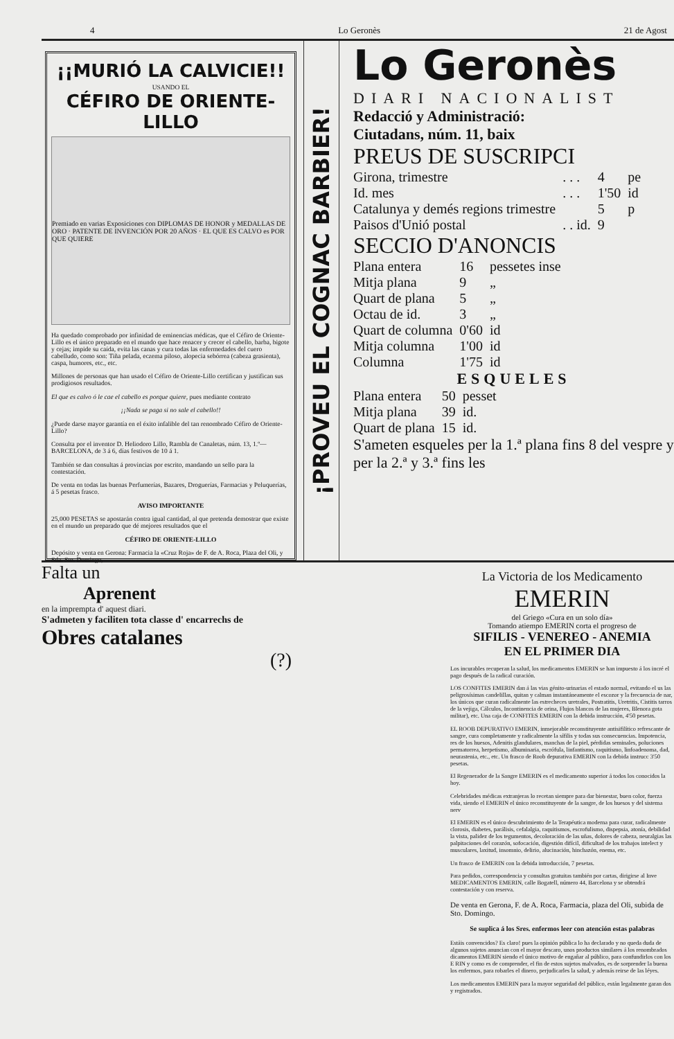4 Lo Geronès 21 de Agost
¡¡MURIÓ LA CALVICIE!!
USANDO EL
CÉFIRO DE ORIENTE-LILLO
Premiado en varias Exposiciones con DIPLOMAS DE HONOR y MEDALLAS DE ORO · PATENTE DE INVENCIÓN POR 20 AÑOS · EL QUE ES CALVO es POR QUE QUIERE
Ha quedado comprobado por infinidad de eminencias médicas, que el Céfiro de Oriente-Lillo es el único preparado en el mundo que hace renacer y crecer el cabello, barba, bigote y cejas; impide su caída, evita las canas y cura todas las enfermedades del cuero cabelludo, como son: Tiña pelada, eczema piloso, alopecia sebórrea (cabeza grasienta), caspa, humores, etc., etc.
Millones de personas que han usado el Céfiro de Oriente-Lillo certifican y justifican sus prodigiosos resultados.
El que es calvo ó le cae el cabello es porque quiere, pues mediante contrato
¡¡Nada se paga si no sale el cabello!!
¿Puede darse mayor garantía en el éxito infalible del tan renombrado Céfiro de Oriente-Lillo?
Consulta por el inventor D. Heliodoro Lillo, Rambla de Canaletas, núm. 13, 1.º— BARCELONA, de 3 á 6, días festivos de 10 á 1.
También se dan consultas á provincias por escrito, mandando un sello para la contestación.
De venta en todas las buenas Perfumerías, Bazares, Droguerías, Farmacias y Peluquerías, á 5 pesetas frasco.
AVISO IMPORTANTE
25,000 PESETAS se apostarán contra igual cantidad, al que pretenda demostrar que existe en el mundo un preparado que dé mejores resultados que el
CÉFIRO DE ORIENTE-LILLO
Depósito y venta en Gerona: Farmacia la «Cruz Roja» de F. de A. Roca, Plaza del Oli, y Sda. Sto. Domingo,
¡PROVEU EL COGNAC BARBIER!
Lo Geronès
DIARI NACIONALIST
Redacció y Administració:
Ciutadans, núm. 11, baix
PREUS DE SUSCRIPCI
| Girona, trimestre | . . . | 4 | pe |
| Id. mes | . . . | 1'50 | id |
| Catalunya y demés regions trimestre | | 5 | p |
| Paisos d'Unió postal | . . id. | 9 | |
SECCIO D'ANONCIS
| Plana entera | 16 | pessetes inse |
| Mitja plana | 9 | „ |
| Quart de plana | 5 | „ |
| Octau de id. | 3 | „ |
| Quart de columna | 0'60 | id |
| Mitja columna | 1'00 | id |
| Columna | 1'75 | id |
ESQUELES
| Plana entera | 50 | pesset |
| Mitja plana | 39 | id. |
| Quart de plana | 15 | id. |
S'ameten esqueles per la 1.ª plana fins 8 del vespre y per la 2.ª y 3.ª fins les
Falta un
Aprenent
en la imprempta d' aquest diari.
S'admeten y faciliten tota classe d' encarrechs de
Obres catalanes
(?)
La Victoria de los Medicamento
EMERIN
del Griego «Cura en un solo día»
Tomando atiempo EMERIN corta el progreso de
SIFILIS - VENEREO - ANEMIA
EN EL PRIMER DIA
Los incurables recuperan la salud, los medicamentos EMERIN se han impuesto á los incré el pago después de la radical curación.
LOS CONFITES EMERIN dan á las vias génito-urinarias el estado normal, evitando el us las peligrosísimas candelillas, quitan y calman instantáneamente el escozor y la frecuencia de nar, los únicos que curan radicalmente las estrecheces uretrales, Postratitis, Uretritis, Cistitis tarros de la vejiga, Cálculos, Incontinencia de orina, Flujos blancos de las mujeres, Blenora gota militar), etc. Una caja de CONFITES EMERIN con la debida instrucción, 4'50 pesetas.
EL ROOB DEPURATIVO EMERIN, inmejorable reconstituyente antisifilítico refrescante de sangre, cura completamente y radicalmente la sífilis y todas sus consecuencias. Impotencia, res de los huesos, Adenitis glandulares, manchas de la piel, pérdidas seminales, poluciones permatorrea, herpetismo, albuminaria, escrófula, linfantismo, raquitismo, linfoadenoma, dad, neurastenia, etc., etc. Un frasco de Roob depurativa EMERIN con la debida instrucc 3'50 pesetas.
El Regenerador de la Sangre EMERIN es el medicamento superior á todos los conocidos la hoy.
Celebridades médicas extranjeras lo recetan siempre para dar bienestar, buen color, fuerza vida, siendo el EMERIN el único reconstituyente de la sangre, de los huesos y del sistema nerv
El EMERIN es el único descubrimiento de la Terapéutica moderna para curar, radicalmente clorosis, diabetes, parálisis, cefalalgia, raquitismos, escrofulismo, dispepsia, atonía, debilidad la vista, palidez de los tegumentos, decoloración de las uñas, dolores de cabeza, neuralgias las palpitaciones del corazón, sofocación, digestión difícil, dificultad de los trabajos intelect y musculares, laxitud, insomnio, delirio, alucinación, hinchazón, enema, etc.
Un frasco de EMERIN con la debida introducción, 7 pesetas.
Para pedidos, correspondencia y consultas gratuitas también por cartas, dirigirse al Inve MEDICAMENTOS EMERIN, calle Bogatell, número 44, Barcelona y se obtendrá contestación y con reserva.
De venta en Gerona, F. de A. Roca, Farmacia, plaza del Oli, subida de Sto. Domingo.
Se suplica á los Sres. enfermos leer con atención estas palabras
Estáis convencidos? Es claro! pues la opinión pública lo ha declarado y no queda duda de algunos sujetos anuncian con el mayor descaro, unos productos similares á los renombrados dicamentos EMERIN siendo el único motivo de engañar al público, para confundirlos con los E RIN y como es de comprender, el fin de estos sujetos malvados, es de sorprender la buena los enfermos, para robarles el dinero, perjudicarles la salud, y además reirse de las léyes.
Los medicamentos EMERIN para la mayor seguridad del público, están legalmente garan dos y registrados.